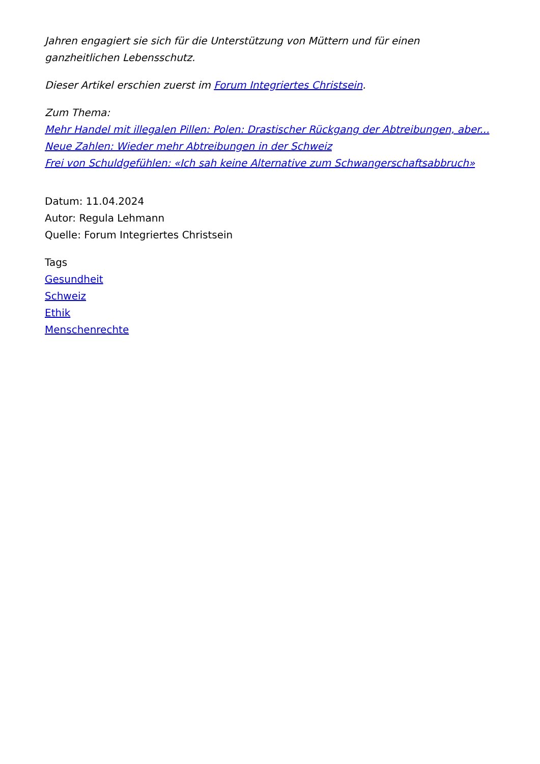Jahren engagiert sie sich für die Unterstützung von Müttern und für einen ganzheitlichen Lebensschutz.
Dieser Artikel erschien zuerst im Forum Integriertes Christsein.
Zum Thema:
Mehr Handel mit illegalen Pillen: Polen: Drastischer Rückgang der Abtreibungen, aber...
Neue Zahlen: Wieder mehr Abtreibungen in der Schweiz
Frei von Schuldgefühlen: «Ich sah keine Alternative zum Schwangerschaftsabbruch»
Datum: 11.04.2024
Autor: Regula Lehmann
Quelle: Forum Integriertes Christsein
Tags
Gesundheit
Schweiz
Ethik
Menschenrechte